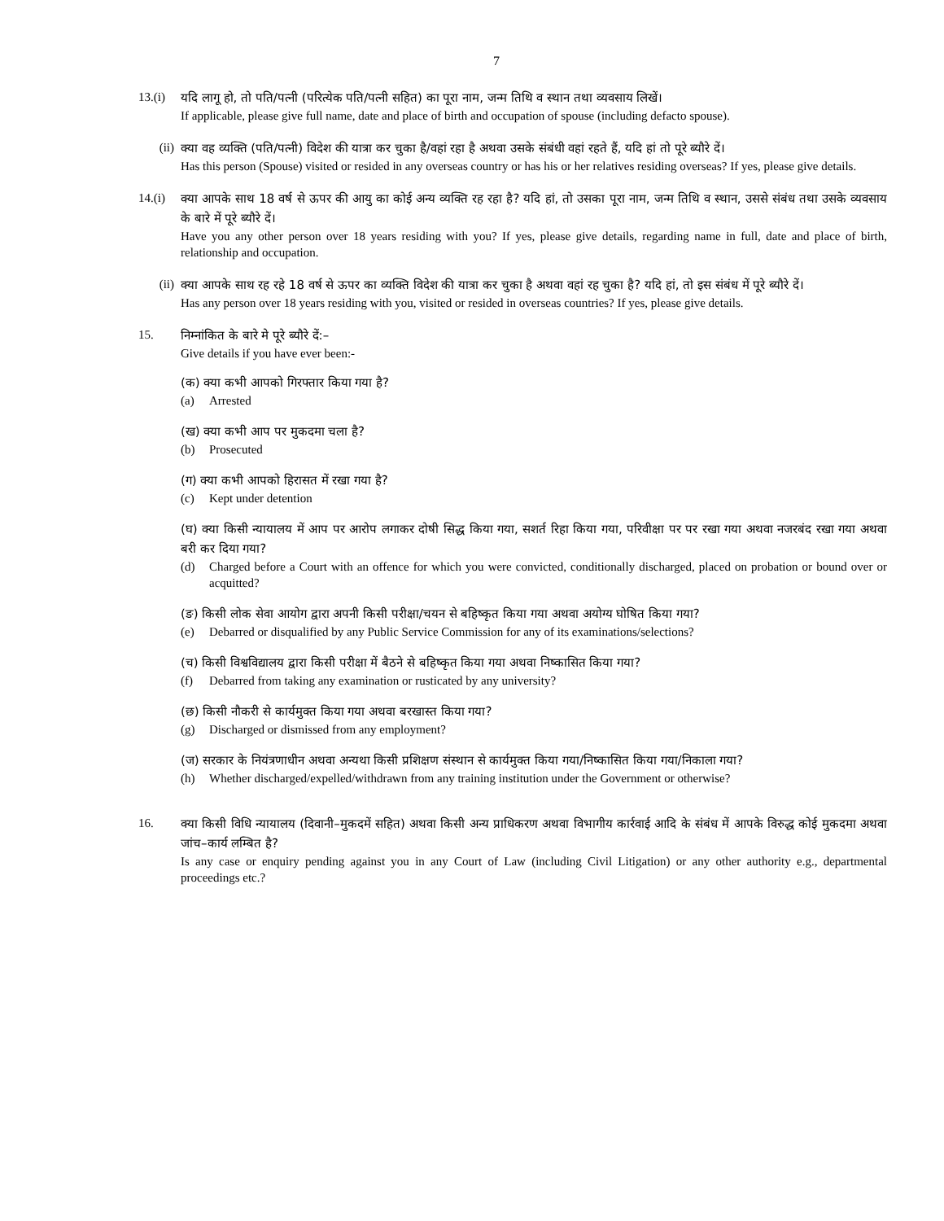7
13.(i)
यदि लागू हो, तो पति/पत्नी (परित्येक पति/पत्नी सहित) का पूरा नाम, जन्म तिथि व स्थान तथा व्यवसाय लिखें।
If applicable, please give full name, date and place of birth and occupation of spouse (including defacto spouse).
(ii)
क्या वह व्यक्ति (पति/पत्नी) विदेश की यात्रा कर चुका है/वहां रहा है अथवा उसके संबंधी वहां रहते हैं, यदि हां तो पूरे ब्यौरे दें।
Has this person (Spouse) visited or resided in any overseas country or has his or her relatives residing overseas? If yes, please give details.
14.(i)
क्या आपके साथ 18 वर्ष से ऊपर की आयु का कोई अन्य व्यक्ति रह रहा है? यदि हां, तो उसका पूरा नाम, जन्म तिथि व स्थान, उससे संबंध तथा उसके व्यवसाय के बारे में पूरे ब्यौरे दें।
Have you any other person over 18 years residing with you? If yes, please give details, regarding name in full, date and place of birth, relationship and occupation.
(ii)
क्या आपके साथ रह रहे 18 वर्ष से ऊपर का व्यक्ति विदेश की यात्रा कर चुका है अथवा वहां रह चुका है? यदि हां, तो इस संबंध में पूरे ब्यौरे दें।
Has any person over 18 years residing with you, visited or resided in overseas countries? If yes, please give details.
15.
निम्नांकित के बारे मे पूरे ब्यौरे दें:–
Give details if you have ever been:-
(क) क्या कभी आपको गिरफ्तार किया गया है?
(a) Arrested
(ख) क्या कभी आप पर मुकदमा चला है?
(b) Prosecuted
(ग) क्या कभी आपको हिरासत में रखा गया है?
(c) Kept under detention
(घ) क्या किसी न्यायालय में आप पर आरोप लगाकर दोषी सिद्ध किया गया, सशर्त रिहा किया गया, परिवीक्षा पर पर रखा गया अथवा नजरबंद रखा गया अथवा बरी कर दिया गया?
(d) Charged before a Court with an offence for which you were convicted, conditionally discharged, placed on probation or bound over or acquitted?
(ङ) किसी लोक सेवा आयोग द्वारा अपनी किसी परीक्षा/चयन से बहिष्कृत किया गया अथवा अयोग्य घोषित किया गया?
(e) Debarred or disqualified by any Public Service Commission for any of its examinations/selections?
(च) किसी विश्वविद्यालय द्वारा किसी परीक्षा में बैठने से बहिष्कृत किया गया अथवा निष्कासित किया गया?
(f) Debarred from taking any examination or rusticated by any university?
(छ) किसी नौकरी से कार्यमुक्त किया गया अथवा बरखास्त किया गया?
(g) Discharged or dismissed from any employment?
(ज) सरकार के नियंत्रणाधीन अथवा अन्यथा किसी प्रशिक्षण संस्थान से कार्यमुक्त किया गया/निष्कासित किया गया/निकाला गया?
(h) Whether discharged/expelled/withdrawn from any training institution under the Government or otherwise?
16.
क्या किसी विधि न्यायालय (दिवानी–मुकदमें सहित) अथवा किसी अन्य प्राधिकरण अथवा विभागीय कार्रवाई आदि के संबंध में आपके विरुद्ध कोई मुकदमा अथवा जांच–कार्य लम्बित है?
Is any case or enquiry pending against you in any Court of Law (including Civil Litigation) or any other authority e.g., departmental proceedings etc.?